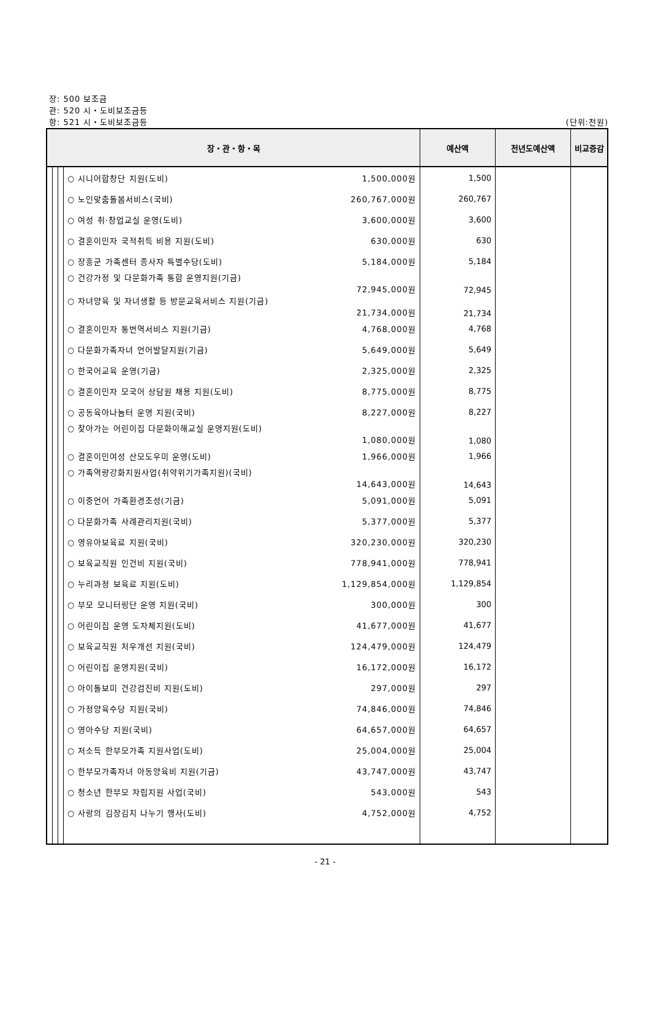장: 500 보조금
관: 520 시・도비보조금등
항: 521 시・도비보조금등 (단위:천원)
| 장・관・항・목 | | | | 예산액 | 전년도예산액 | 비교증감 |
| --- | --- | --- | --- | --- | --- | --- |
| | | | ○ 시니어합창단 지원(도비) 1,500,000원 | 1,500 | | |
| | | | ○ 노인맞춤돌봄서비스(국비) 260,767,000원 | 260,767 | | |
| | | | ○ 여성 취·창업교실 운영(도비) 3,600,000원 | 3,600 | | |
| | | | ○ 결혼이민자 국적취득 비용 지원(도비) 630,000원 | 630 | | |
| | | | ○ 장흥군 가족센터 종사자 특별수당(도비) 5,184,000원 | 5,184 | | |
| | | | ○ 건강가정 및 다문화가족 통합 운영지원(기금) 72,945,000원 | 72,945 | | |
| | | | ○ 자녀양육 및 자녀생활 등 방문교육서비스 지원(기금) 21,734,000원 | 21,734 | | |
| | | | ○ 결혼이민자 통번역서비스 지원(기금) 4,768,000원 | 4,768 | | |
| | | | ○ 다문화가족자녀 언어발달지원(기금) 5,649,000원 | 5,649 | | |
| | | | ○ 한국어교육 운영(기금) 2,325,000원 | 2,325 | | |
| | | | ○ 결혼이민자 모국어 상담원 채용 지원(도비) 8,775,000원 | 8,775 | | |
| | | | ○ 공동육아나눔터 운영 지원(국비) 8,227,000원 | 8,227 | | |
| | | | ○ 찾아가는 어린이집 다문화이해교실 운영지원(도비) 1,080,000원 | 1,080 | | |
| | | | ○ 결혼이민여성 산모도우미 운영(도비) 1,966,000원 | 1,966 | | |
| | | | ○ 가족역량강화지원사업(취약위기가족지원)(국비) 14,643,000원 | 14,643 | | |
| | | | ○ 이중언어 가족환경조성(기금) 5,091,000원 | 5,091 | | |
| | | | ○ 다문화가족 사례관리지원(국비) 5,377,000원 | 5,377 | | |
| | | | ○ 영유아보육료 지원(국비) 320,230,000원 | 320,230 | | |
| | | | ○ 보육교직원 인건비 지원(국비) 778,941,000원 | 778,941 | | |
| | | | ○ 누리과정 보육료 지원(도비) 1,129,854,000원 | 1,129,854 | | |
| | | | ○ 부모 모니터링단 운영 지원(국비) 300,000원 | 300 | | |
| | | | ○ 어린이집 운영 도자체지원(도비) 41,677,000원 | 41,677 | | |
| | | | ○ 보육교직원 처우개선 지원(국비) 124,479,000원 | 124,479 | | |
| | | | ○ 어린이집 운영지원(국비) 16,172,000원 | 16,172 | | |
| | | | ○ 아이돌보미 건강검진비 지원(도비) 297,000원 | 297 | | |
| | | | ○ 가정양육수당 지원(국비) 74,846,000원 | 74,846 | | |
| | | | ○ 영아수당 지원(국비) 64,657,000원 | 64,657 | | |
| | | | ○ 저소득 한부모가족 지원사업(도비) 25,004,000원 | 25,004 | | |
| | | | ○ 한부모가족자녀 아동양육비 지원(기금) 43,747,000원 | 43,747 | | |
| | | | ○ 청소년 한부모 자립지원 사업(국비) 543,000원 | 543 | | |
| | | | ○ 사랑의 김장김치 나누기 행사(도비) 4,752,000원 | 4,752 | | |
- 21 -